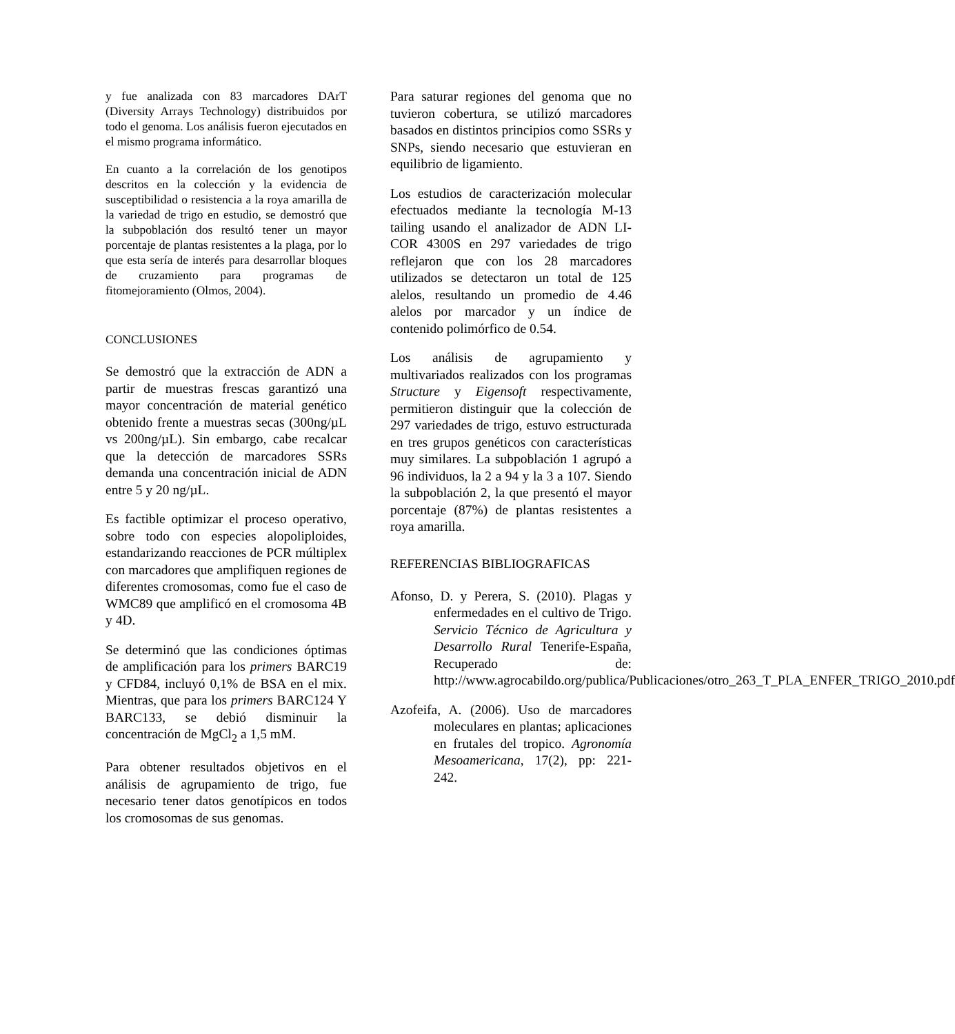y fue analizada con 83 marcadores DArT (Diversity Arrays Technology) distribuidos por todo el genoma. Los análisis fueron ejecutados en el mismo programa informático.
En cuanto a la correlación de los genotipos descritos en la colección y la evidencia de susceptibilidad o resistencia a la roya amarilla de la variedad de trigo en estudio, se demostró que la subpoblación dos resultó tener un mayor porcentaje de plantas resistentes a la plaga, por lo que esta sería de interés para desarrollar bloques de cruzamiento para programas de fitomejoramiento (Olmos, 2004).
CONCLUSIONES
Se demostró que la extracción de ADN a partir de muestras frescas garantizó una mayor concentración de material genético obtenido frente a muestras secas (300ng/µL vs 200ng/µL). Sin embargo, cabe recalcar que la detección de marcadores SSRs demanda una concentración inicial de ADN entre 5 y 20 ng/µL.
Es factible optimizar el proceso operativo, sobre todo con especies alopoliploides, estandarizando reacciones de PCR múltiplex con marcadores que amplifiquen regiones de diferentes cromosomas, como fue el caso de WMC89 que amplificó en el cromosoma 4B y 4D.
Se determinó que las condiciones óptimas de amplificación para los primers BARC19 y CFD84, incluyó 0,1% de BSA en el mix. Mientras, que para los primers BARC124 Y BARC133, se debió disminuir la concentración de MgCl<sub>2</sub> a 1,5 mM.
Para obtener resultados objetivos en el análisis de agrupamiento de trigo, fue necesario tener datos genotípicos en todos los cromosomas de sus genomas.
Para saturar regiones del genoma que no tuvieron cobertura, se utilizó marcadores basados en distintos principios como SSRs y SNPs, siendo necesario que estuvieran en equilibrio de ligamiento.
Los estudios de caracterización molecular efectuados mediante la tecnología M-13 tailing usando el analizador de ADN LI-COR 4300S en 297 variedades de trigo reflejaron que con los 28 marcadores utilizados se detectaron un total de 125 alelos, resultando un promedio de 4.46 alelos por marcador y un índice de contenido polimórfico de 0.54.
Los análisis de agrupamiento y multivariados realizados con los programas Structure y Eigensoft respectivamente, permitieron distinguir que la colección de 297 variedades de trigo, estuvo estructurada en tres grupos genéticos con características muy similares. La subpoblación 1 agrupó a 96 individuos, la 2 a 94 y la 3 a 107. Siendo la subpoblación 2, la que presentó el mayor porcentaje (87%) de plantas resistentes a roya amarilla.
REFERENCIAS BIBLIOGRAFICAS
Afonso, D. y Perera, S. (2010). Plagas y enfermedades en el cultivo de Trigo. Servicio Técnico de Agricultura y Desarrollo Rural Tenerife-España, Recuperado de: http://www.agrocabildo.org/publica/Publicaciones/otro_263_T_PLA_ENFER_TRIGO_2010.pdf
Azofeifa, A. (2006). Uso de marcadores moleculares en plantas; aplicaciones en frutales del tropico. Agronomía Mesoamericana, 17(2), pp: 221-242.